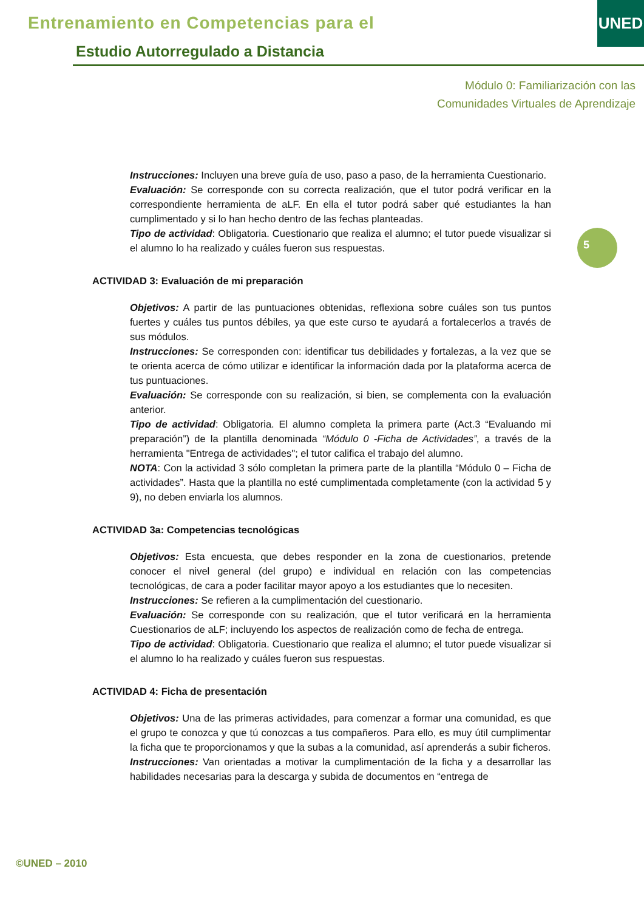Entrenamiento en Competencias para el
Estudio Autorregulado a Distancia
UNED
Módulo 0: Familiarización con las
Comunidades Virtuales de Aprendizaje
5
Instrucciones: Incluyen una breve guía de uso, paso a paso, de la herramienta Cuestionario.
Evaluación: Se corresponde con su correcta realización, que el tutor podrá verificar en la correspondiente herramienta de aLF. En ella el tutor podrá saber qué estudiantes la han cumplimentado y si lo han hecho dentro de las fechas planteadas.
Tipo de actividad: Obligatoria. Cuestionario que realiza el alumno; el tutor puede visualizar si el alumno lo ha realizado y cuáles fueron sus respuestas.
ACTIVIDAD 3: Evaluación de mi preparación
Objetivos: A partir de las puntuaciones obtenidas, reflexiona sobre cuáles son tus puntos fuertes y cuáles tus puntos débiles, ya que este curso te ayudará a fortalecerlos a través de sus módulos.
Instrucciones: Se corresponden con: identificar tus debilidades y fortalezas, a la vez que se te orienta acerca de cómo utilizar e identificar la información dada por la plataforma acerca de tus puntuaciones.
Evaluación: Se corresponde con su realización, si bien, se complementa con la evaluación anterior.
Tipo de actividad: Obligatoria. El alumno completa la primera parte (Act.3 “Evaluando mi preparación”) de la plantilla denominada “Módulo 0 -Ficha de Actividades”, a través de la herramienta "Entrega de actividades"; el tutor califica el trabajo del alumno.
NOTA: Con la actividad 3 sólo completan la primera parte de la plantilla “Módulo 0 – Ficha de actividades”. Hasta que la plantilla no esté cumplimentada completamente (con la actividad 5 y 9), no deben enviarla los alumnos.
ACTIVIDAD 3a: Competencias tecnológicas
Objetivos: Esta encuesta, que debes responder en la zona de cuestionarios, pretende conocer el nivel general (del grupo) e individual en relación con las competencias tecnológicas, de cara a poder facilitar mayor apoyo a los estudiantes que lo necesiten.
Instrucciones: Se refieren a la cumplimentación del cuestionario.
Evaluación: Se corresponde con su realización, que el tutor verificará en la herramienta Cuestionarios de aLF; incluyendo los aspectos de realización como de fecha de entrega.
Tipo de actividad: Obligatoria. Cuestionario que realiza el alumno; el tutor puede visualizar si el alumno lo ha realizado y cuáles fueron sus respuestas.
ACTIVIDAD 4: Ficha de presentación
Objetivos: Una de las primeras actividades, para comenzar a formar una comunidad, es que el grupo te conozca y que tú conozcas a tus compañeros. Para ello, es muy útil cumplimentar la ficha que te proporcionamos y que la subas a la comunidad, así aprenderás a subir ficheros.
Instrucciones: Van orientadas a motivar la cumplimentación de la ficha y a desarrollar las habilidades necesarias para la descarga y subida de documentos en “entrega de
©UNED – 2010